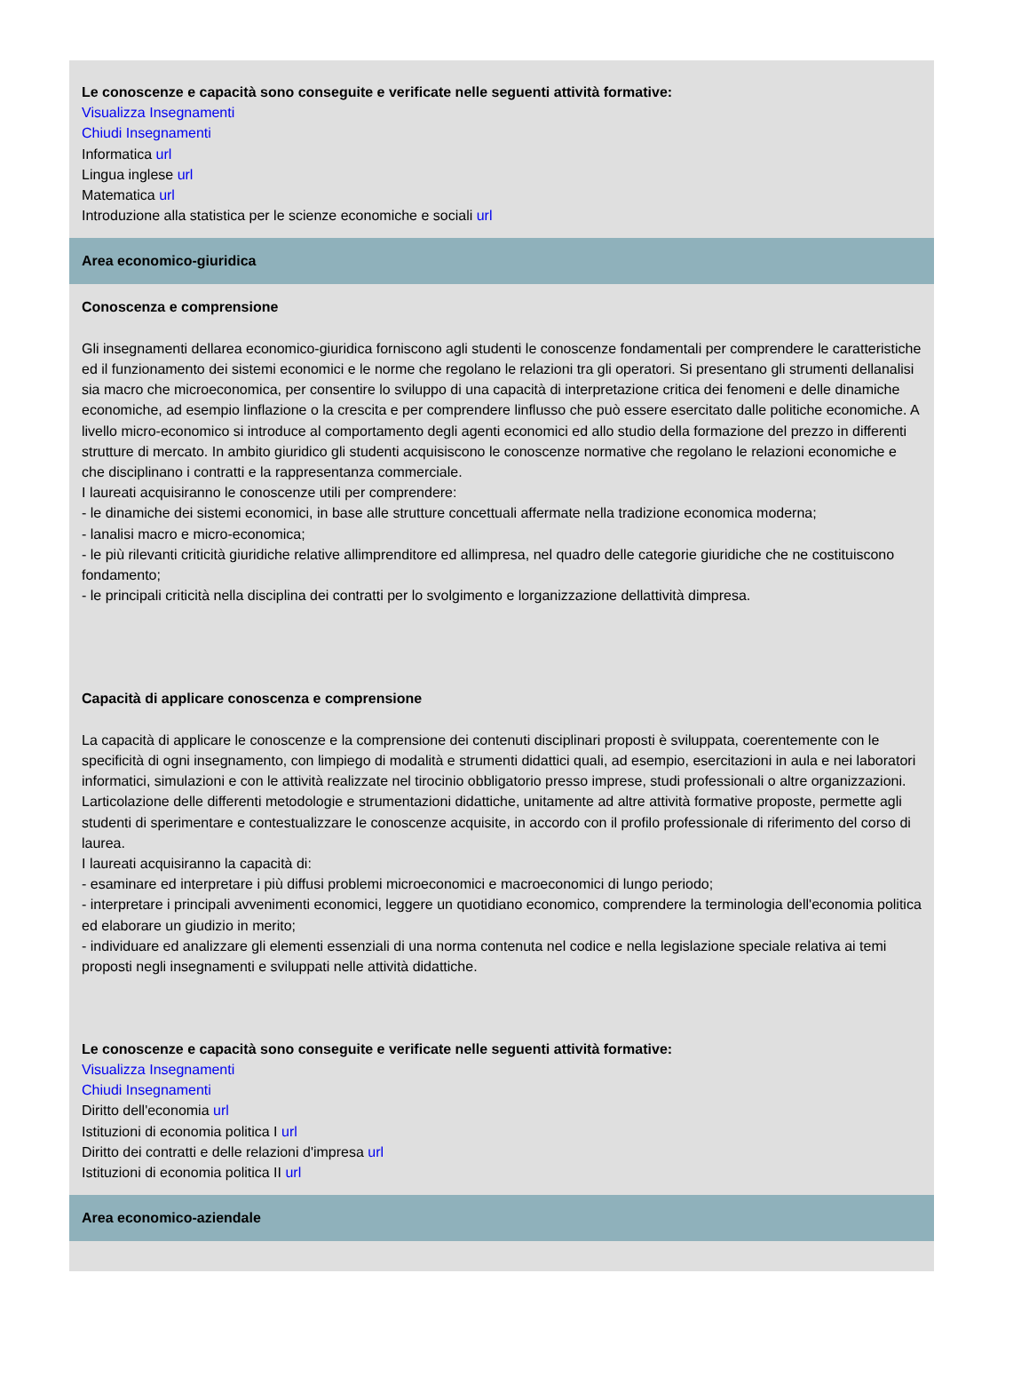Le conoscenze e capacità sono conseguite e verificate nelle seguenti attività formative:
Visualizza Insegnamenti
Chiudi Insegnamenti
Informatica url
Lingua inglese url
Matematica url
Introduzione alla statistica per le scienze economiche e sociali url
Area economico-giuridica
Conoscenza e comprensione
Gli insegnamenti dellarea economico-giuridica forniscono agli studenti le conoscenze fondamentali per comprendere le caratteristiche ed il funzionamento dei sistemi economici e le norme che regolano le relazioni tra gli operatori. Si presentano gli strumenti dellanalisi sia macro che microeconomica, per consentire lo sviluppo di una capacità di interpretazione critica dei fenomeni e delle dinamiche economiche, ad esempio linflazione o la crescita e per comprendere linflusso che può essere esercitato dalle politiche economiche. A livello micro-economico si introduce al comportamento degli agenti economici ed allo studio della formazione del prezzo in differenti strutture di mercato. In ambito giuridico gli studenti acquisiscono le conoscenze normative che regolano le relazioni economiche e che disciplinano i contratti e la rappresentanza commerciale.
I laureati acquisiranno le conoscenze utili per comprendere:
- le dinamiche dei sistemi economici, in base alle strutture concettuali affermate nella tradizione economica moderna;
- lanalisi macro e micro-economica;
- le più rilevanti criticità giuridiche relative allimprenditore ed allimpresa, nel quadro delle categorie giuridiche che ne costituiscono fondamento;
- le principali criticità nella disciplina dei contratti per lo svolgimento e lorganizzazione dellattività dimpresa.
Capacità di applicare conoscenza e comprensione
La capacità di applicare le conoscenze e la comprensione dei contenuti disciplinari proposti è sviluppata, coerentemente con le specificità di ogni insegnamento, con limpiego di modalità e strumenti didattici quali, ad esempio, esercitazioni in aula e nei laboratori informatici, simulazioni e con le attività realizzate nel tirocinio obbligatorio presso imprese, studi professionali o altre organizzazioni. Larticolazione delle differenti metodologie e strumentazioni didattiche, unitamente ad altre attività formative proposte, permette agli studenti di sperimentare e contestualizzare le conoscenze acquisite, in accordo con il profilo professionale di riferimento del corso di laurea.
I laureati acquisiranno la capacità di:
- esaminare ed interpretare i più diffusi problemi microeconomici e macroeconomici di lungo periodo;
- interpretare i principali avvenimenti economici, leggere un quotidiano economico, comprendere la terminologia dell'economia politica ed elaborare un giudizio in merito;
- individuare ed analizzare gli elementi essenziali di una norma contenuta nel codice e nella legislazione speciale relativa ai temi proposti negli insegnamenti e sviluppati nelle attività didattiche.
Le conoscenze e capacità sono conseguite e verificate nelle seguenti attività formative:
Visualizza Insegnamenti
Chiudi Insegnamenti
Diritto dell'economia url
Istituzioni di economia politica I url
Diritto dei contratti e delle relazioni d'impresa url
Istituzioni di economia politica II url
Area economico-aziendale